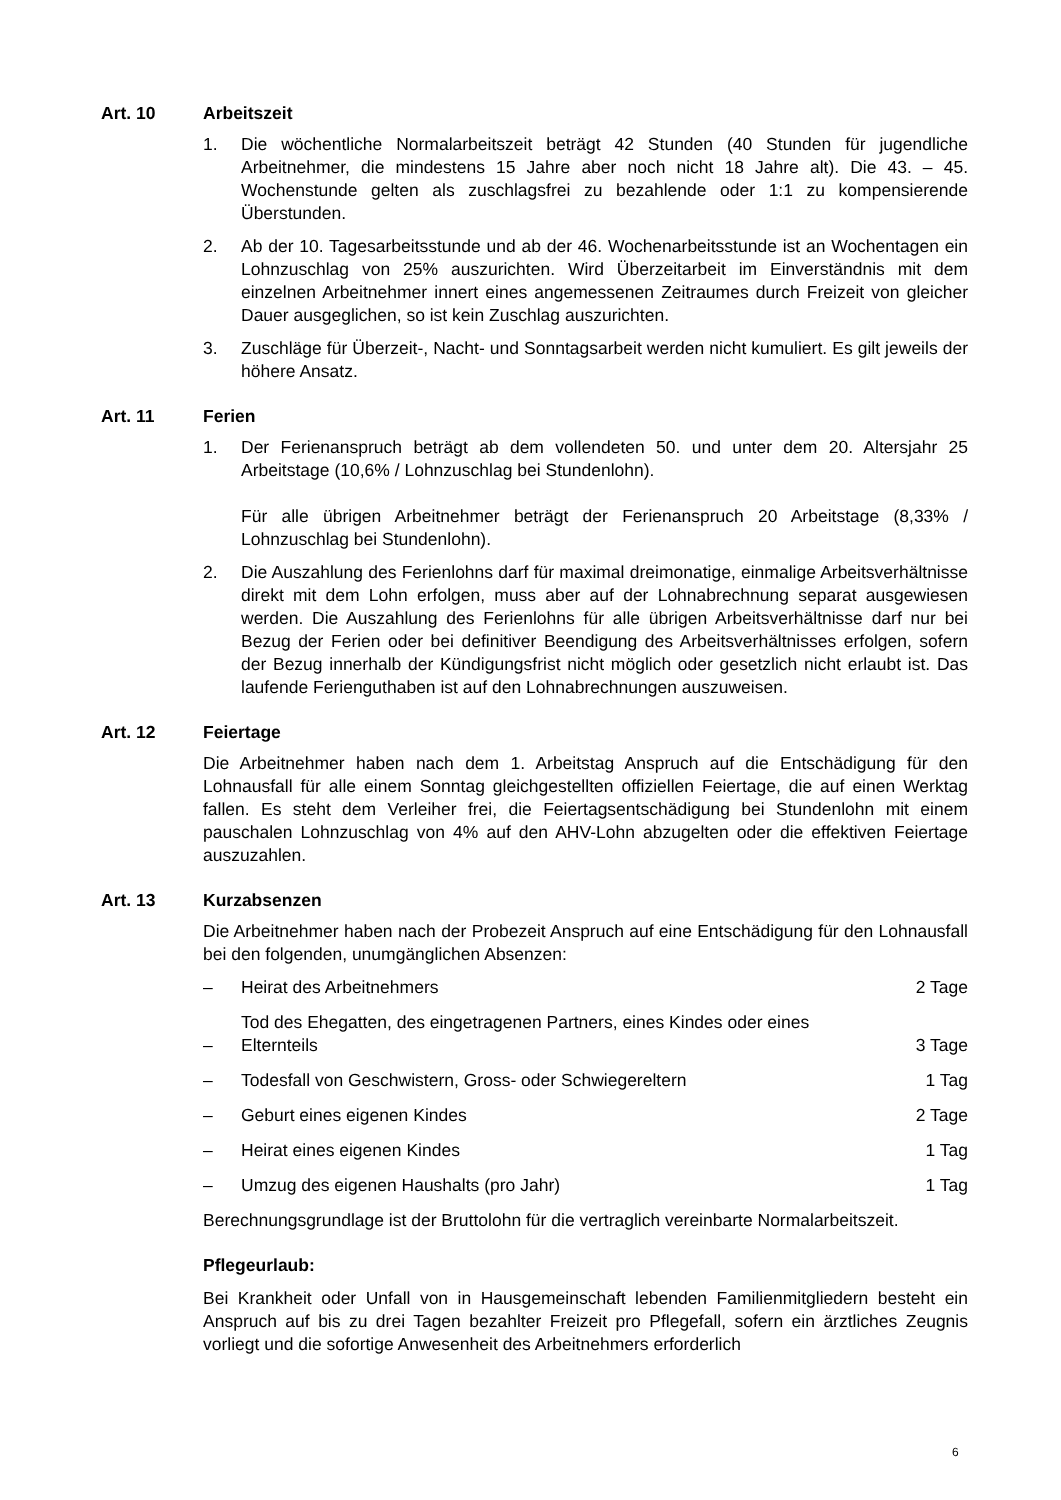Art. 10 Arbeitszeit
1. Die wöchentliche Normalarbeitszeit beträgt 42 Stunden (40 Stunden für jugendliche Arbeitnehmer, die mindestens 15 Jahre aber noch nicht 18 Jahre alt). Die 43. – 45. Wochenstunde gelten als zuschlagsfrei zu bezahlende oder 1:1 zu kompensierende Überstunden.
2. Ab der 10. Tagesarbeitsstunde und ab der 46. Wochenarbeitsstunde ist an Wochentagen ein Lohnzuschlag von 25% auszurichten. Wird Überzeitarbeit im Einverständnis mit dem einzelnen Arbeitnehmer innert eines angemessenen Zeitraumes durch Freizeit von gleicher Dauer ausgeglichen, so ist kein Zuschlag auszurichten.
3. Zuschläge für Überzeit-, Nacht- und Sonntagsarbeit werden nicht kumuliert. Es gilt jeweils der höhere Ansatz.
Art. 11 Ferien
1. Der Ferienanspruch beträgt ab dem vollendeten 50. und unter dem 20. Altersjahr 25 Arbeitstage (10,6% / Lohnzuschlag bei Stundenlohn).
Für alle übrigen Arbeitnehmer beträgt der Ferienanspruch 20 Arbeitstage (8,33% / Lohnzuschlag bei Stundenlohn).
2. Die Auszahlung des Ferienlohns darf für maximal dreimonatige, einmalige Arbeitsverhältnisse direkt mit dem Lohn erfolgen, muss aber auf der Lohnabrechnung separat ausgewiesen werden. Die Auszahlung des Ferienlohns für alle übrigen Arbeitsverhältnisse darf nur bei Bezug der Ferien oder bei definitiver Beendigung des Arbeitsverhältnisses erfolgen, sofern der Bezug innerhalb der Kündigungsfrist nicht möglich oder gesetzlich nicht erlaubt ist. Das laufende Ferienguthaben ist auf den Lohnabrechnungen auszuweisen.
Art. 12 Feiertage
Die Arbeitnehmer haben nach dem 1. Arbeitstag Anspruch auf die Entschädigung für den Lohnausfall für alle einem Sonntag gleichgestellten offiziellen Feiertage, die auf einen Werktag fallen. Es steht dem Verleiher frei, die Feiertagsentschädigung bei Stundenlohn mit einem pauschalen Lohnzuschlag von 4% auf den AHV-Lohn abzugelten oder die effektiven Feiertage auszuzahlen.
Art. 13 Kurzabsenzen
Die Arbeitnehmer haben nach der Probezeit Anspruch auf eine Entschädigung für den Lohnausfall bei den folgenden, unumgänglichen Absenzen:
– Heirat des Arbeitnehmers 2 Tage
– Tod des Ehegatten, des eingetragenen Partners, eines Kindes oder eines Elternteils 3 Tage
– Todesfall von Geschwistern, Gross- oder Schwiegereltern 1 Tag
– Geburt eines eigenen Kindes 2 Tage
– Heirat eines eigenen Kindes 1 Tag
– Umzug des eigenen Haushalts (pro Jahr) 1 Tag
Berechnungsgrundlage ist der Bruttolohn für die vertraglich vereinbarte Normalarbeitszeit.
Pflegeurlaub:
Bei Krankheit oder Unfall von in Hausgemeinschaft lebenden Familienmitgliedern besteht ein Anspruch auf bis zu drei Tagen bezahlter Freizeit pro Pflegefall, sofern ein ärztliches Zeugnis vorliegt und die sofortige Anwesenheit des Arbeitnehmers erforderlich
6